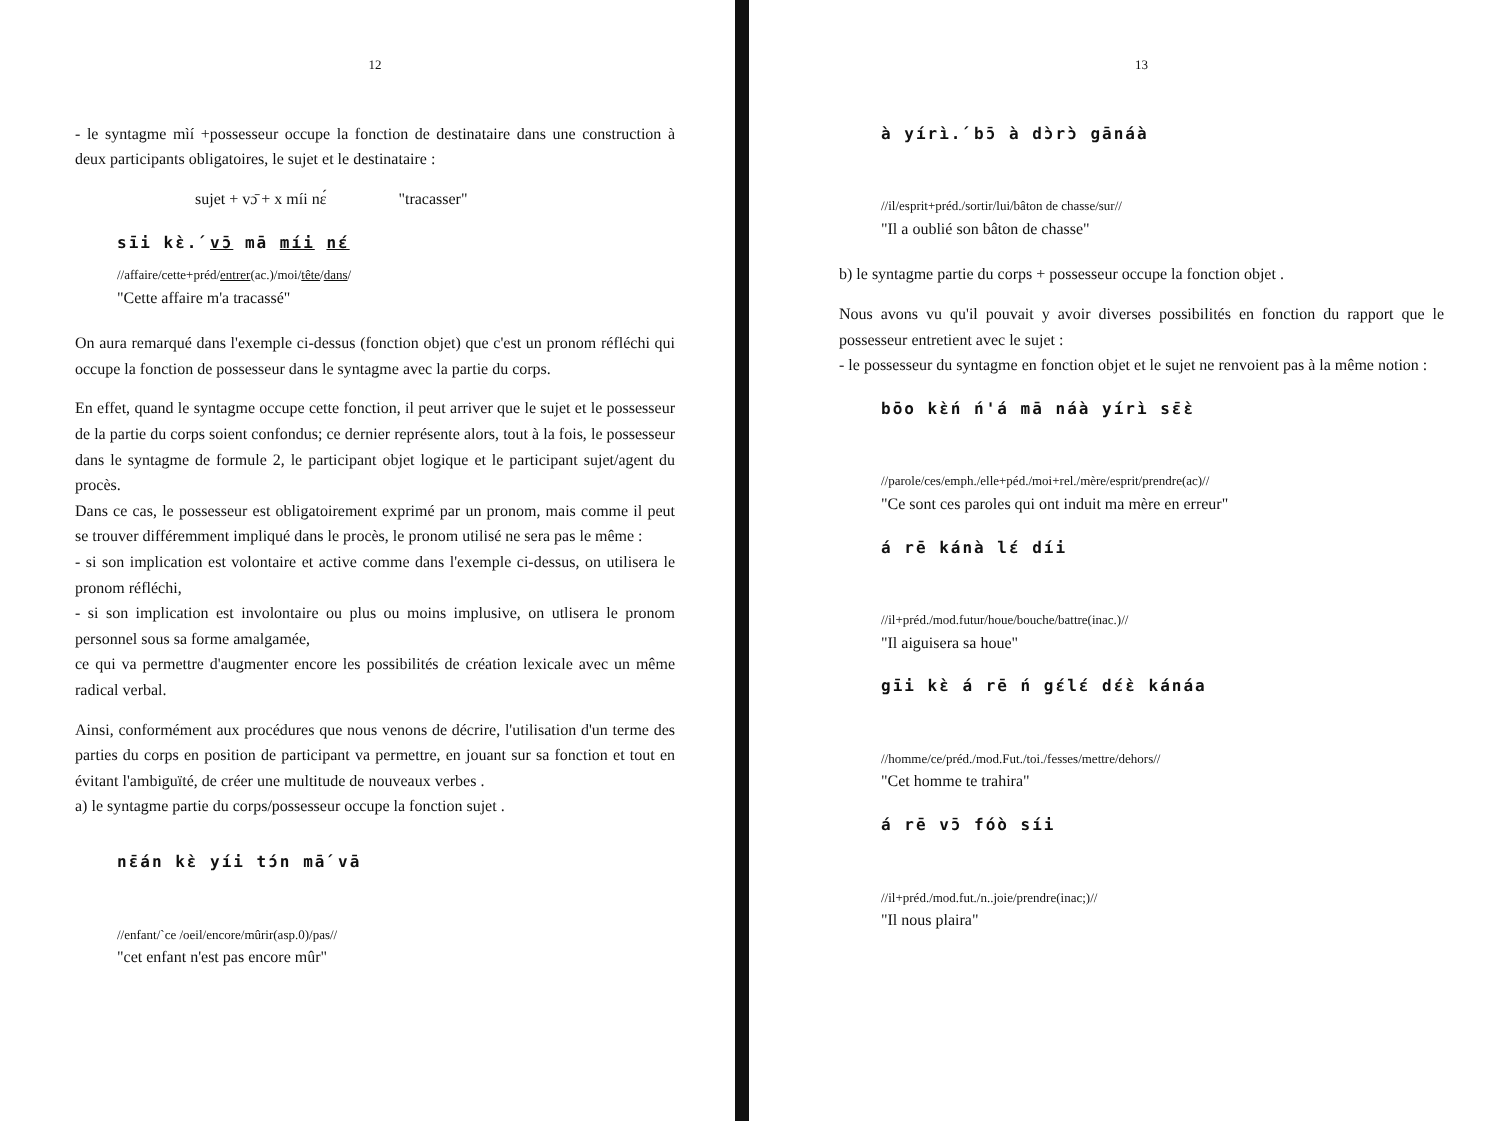12
- le syntagme mìí +possesseur occupe la fonction de destinataire dans une construction à deux participants obligatoires, le sujet et le destinataire :
sujet + vɔ̄ + x míi nɛ́ "tracasser"
sīi kɛ̀.́ vɔ̄ mā míi nɛ́
//affaire/cette+préd/entrer(ac.)/moi/tête/dans/
"Cette affaire m'a tracassé"
On aura remarqué dans l'exemple ci-dessus (fonction objet) que c'est un pronom réfléchi qui occupe la fonction de possesseur dans le syntagme avec la partie du corps.
En effet, quand le syntagme occupe cette fonction, il peut arriver que le sujet et le possesseur de la partie du corps soient confondus; ce dernier représente alors, tout à la fois, le possesseur dans le syntagme de formule 2, le participant objet logique et le participant sujet/agent du procès.
Dans ce cas, le possesseur est obligatoirement exprimé par un pronom, mais comme il peut se trouver différemment impliqué dans le procès, le pronom utilisé ne sera pas le même :
- si son implication est volontaire et active comme dans l'exemple ci-dessus, on utilisera le pronom réfléchi,
- si son implication est involontaire ou plus ou moins implusive, on utlisera le pronom personnel sous sa forme amalgamée,
ce qui va permettre d'augmenter encore les possibilités de création lexicale avec un même radical verbal.
Ainsi, conformément aux procédures que nous venons de décrire, l'utilisation d'un terme des parties du corps en position de participant va permettre, en jouant sur sa fonction et tout en évitant l'ambiguïté, de créer une multitude de nouveaux verbes .
a) le syntagme partie du corps/possesseur occupe la fonction sujet .
nɛ̄án kɛ̀ yíi tɔ́n mā́ vā
//enfant/`ce /oeil/encore/mûrir(asp.0)/pas//
"cet enfant n'est pas encore mûr"
13
à yírì.́ bɔ̄ à dɔ̀rɔ̀ gānáà
//il/esprit+préd./sortir/lui/bâton de chasse/sur//
"Il a oublié son bâton de chasse"
b) le syntagme partie du corps + possesseur occupe la fonction objet .
Nous avons vu qu'il pouvait y avoir diverses possibilités en fonction du rapport que le possesseur entretient avec le sujet :
- le possesseur du syntagme en fonction objet et le sujet ne renvoient pas à la même notion :
bōo kɛ̀ń ń'á mā náà yírì sɛ̄ɛ̀
//parole/ces/emph./elle+péd./moi+rel./mère/esprit/prendre(ac)//
"Ce sont ces paroles qui ont induit ma mère en erreur"
á rē kánà lɛ́ díi
//il+préd./mod.futur/houe/bouche/battre(inac.)//
"Il aiguisera sa houe"
gīi kɛ̀ á rē ń gɛ́lɛ́ dɛ́ɛ̀ kánáa
//homme/ce/préd./mod.Fut./toi./fesses/mettre/dehors//
"Cet homme te trahira"
á rē vɔ̄ fóò síi
//il+préd./mod.fut./n..joie/prendre(inac;)//
"Il nous plaira"